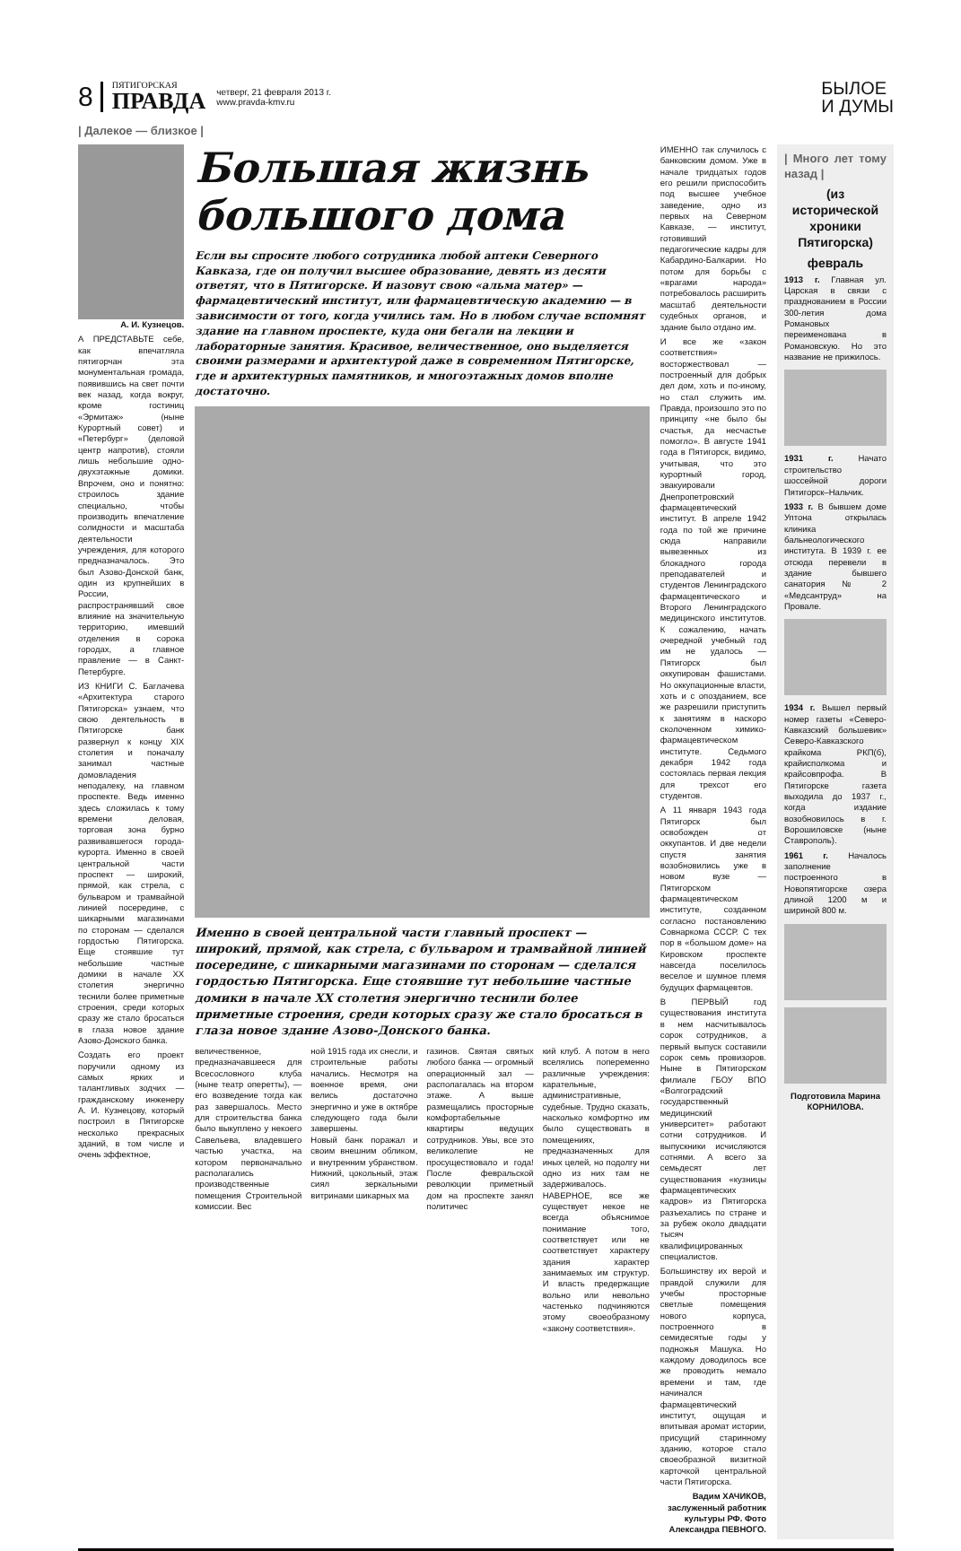8
ПЯТИГОРСКАЯ
ПРАВДА
четверг, 21 февраля 2013 г.
www.pravda-kmv.ru
БЫЛОЕ
И ДУМЫ
| Далекое — близкое |
А. И. Кузнецов.
А ПРЕДСТАВЬТЕ себе, как впечатляла пятигорчан эта монументальная громада, появившись на свет почти век назад, когда вокруг, кроме гостиниц «Эрмитаж» (ныне Курортный совет) и «Петербург» (деловой центр напротив), стояли лишь небольшие одно-двухэтажные домики. Впрочем, оно и понятно: строилось здание специально, чтобы производить впечатление солидности и масштаба деятельности учреждения, для которого предназначалось. Это был Азово-Донской банк, один из крупнейших в России, распространявший свое влияние на значительную территорию, имевший отделения в сорока городах, а главное правление — в Санкт-Петербурге.
ИЗ КНИГИ С. Баглачева «Архитектура старого Пятигорска» узнаем, что свою деятельность в Пятигорске банк развернул к концу XIX столетия и поначалу занимал частные домовладения неподалеку, на главном проспекте. Ведь именно здесь сложилась к тому времени деловая, торговая зона бурно развивавшегося города-курорта. Именно в своей центральной части проспект — широкий, прямой, как стрела, с бульваром и трамвайной линией посередине, с шикарными магазинами по сторонам — сделался гордостью Пятигорска. Еще стоявшие тут небольшие частные домики в начале XX столетия энергично теснили более приметные строения, среди которых сразу же стало бросаться в глаза новое здание Азово-Донского банка.
Создать его проект поручили одному из самых ярких и талантливых зодчих — гражданскому инженеру А. И. Кузнецову, который построил в Пятигорске несколько прекрасных зданий, в том числе и очень эффектное,
Большая жизнь большого дома
Если вы спросите любого сотрудника любой аптеки Северного Кавказа, где он получил высшее образование, девять из десяти ответят, что в Пятигорске. И назовут свою «альма матер» — фармацевтический институт, или фармацевтическую академию — в зависимости от того, когда учились там. Но в любом случае вспомнят здание на главном проспекте, куда они бегали на лекции и лабораторные занятия. Красивое, величественное, оно выделяется своими размерами и архитектурой даже в современном Пятигорске, где и архитектурных памятников, и многоэтажных домов вполне достаточно.
Именно в своей центральной части главный проспект — широкий, прямой, как стрела, с бульваром и трамвайной линией посередине, с шикарными магазинами по сторонам — сделался гордостью Пятигорска. Еще стоявшие тут небольшие частные домики в начале XX столетия энергично теснили более приметные строения, среди которых сразу же стало бросаться в глаза новое здание Азово-Донского банка.
величественное, предназначавшееся для Всесословного клуба (ныне театр оперетты), — его возведение тогда как раз завершалось. Место для строительства банка было выкуплено у некоего Савельева, владевшего частью участка, на котором первоначально располагались производственные помещения Строительной комиссии. Вес
ной 1915 года их снесли, и строительные работы начались. Несмотря на военное время, они велись достаточно энергично и уже в октябре следующего года были завершены.
Новый банк поражал и своим внешним обликом, и внутренним убранством. Нижний, цокольный, этаж сиял зеркальными витринами шикарных ма
газинов. Святая святых любого банка — огромный операционный зал — располагалась на втором этаже. А выше размещались просторные комфортабельные квартиры ведущих сотрудников. Увы, все это великолепие не просуществовало и года! После февральской революции приметный дом на проспекте занял политичес
кий клуб. А потом в него вселялись попеременно различные учреждения: карательные, административные, судебные. Трудно сказать, насколько комфортно им было существовать в помещениях, предназначенных для иных целей, но подолгу ни одно из них там не задерживалось.
НАВЕРНОЕ, все же существует некое не всегда объяснимое понимание того, соответствует или не соответствует характеру здания характер занимаемых им структур. И власть предержащие вольно или невольно частенько подчиняются этому своеобразному «закону соответствия».
ИМЕННО так случилось с банковским домом. Уже в начале тридцатых годов его решили приспособить под высшее учебное заведение, одно из первых на Северном Кавказе, — институт, готовивший педагогические кадры для Кабардино-Балкарии. Но потом для борьбы с «врагами народа» потребовалось расширить масштаб деятельности судебных органов, и здание было отдано им.
И все же «закон соответствия» восторжествовал — построенный для добрых дел дом, хоть и по-иному, но стал служить им. Правда, произошло это по принципу «не было бы счастья, да несчастье помогло». В августе 1941 года в Пятигорск, видимо, учитывая, что это курортный город, эвакуировали Днепропетровский фармацевтический институт. В апреле 1942 года по той же причине сюда направили вывезенных из блокадного города преподавателей и студентов Ленинградского фармацевтического и Второго Ленинградского медицинского институтов. К сожалению, начать очередной учебный год им не удалось — Пятигорск был оккупирован фашистами. Но оккупационные власти, хоть и с опозданием, все же разрешили приступить к занятиям в наскоро сколоченном химико-фармацевтическом институте. Седьмого декабря 1942 года состоялась первая лекция для трехсот его студентов.
А 11 января 1943 года Пятигорск был освобожден от оккупантов. И две недели спустя занятия возобновились уже в новом вузе — Пятигорском фармацевтическом институте, созданном согласно постановлению Совнаркома СССР. С тех пор в «большом доме» на Кировском проспекте навсегда поселилось веселое и шумное племя будущих фармацевтов.
В ПЕРВЫЙ год существования института в нем насчитывалось сорок сотрудников, а первый выпуск составили сорок семь провизоров. Ныне в Пятигорском филиале ГБОУ ВПО «Волгоградский государственный медицинский университет» работают сотни сотрудников. И выпускники исчисляются сотнями. А всего за семьдесят лет существования «кузницы фармацевтических кадров» из Пятигорска разъехались по стране и за рубеж около двадцати тысяч квалифицированных специалистов.
Большинству их верой и правдой служили для учебы просторные светлые помещения нового корпуса, построенного в семидесятые годы у подножья Машука. Но каждому доводилось все же проводить немало времени и там, где начинался фармацевтический институт, ощущая и впитывая аромат истории, присущий старинному зданию, которое стало своеобразной визитной карточкой центральной части Пятигорска.
Вадим ХАЧИКОВ, заслуженный работник культуры РФ. Фото Александра ПЕВНОГО.
| Много лет тому назад |
(из исторической хроники Пятигорска)
февраль
1913 г. Главная ул. Царская в связи с празднованием в России 300-летия дома Романовых переименована в Романовскую. Но это название не прижилось.
1931 г. Начато строительство шоссейной дороги Пятигорск–Нальчик.
1933 г. В бывшем доме Уптона открылась клиника бальнеологического института. В 1939 г. ее отсюда перевели в здание бывшего санатория № 2 «Медсантруд» на Провале.
1934 г. Вышел первый номер газеты «Северо-Кавказский большевик» Северо-Кавказского крайкома РКП(б), крайисполкома и крайсовпрофа. В Пятигорске газета выходила до 1937 г., когда издание возобновилось в г. Ворошиловске (ныне Ставрополь).
1961 г. Началось заполнение построенного в Новопятигорске озера длиной 1200 м и шириной 800 м.
Подготовила Марина КОРНИЛОВА.